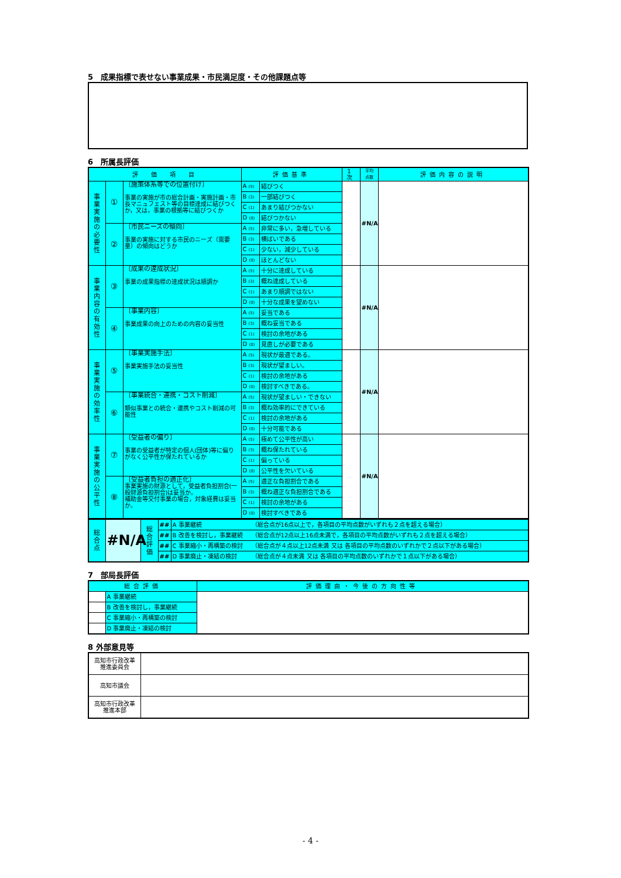5　成果指標で表せない事業成果・市民満足度・その他課題点等
6　所属長評価
| 評 価 項 目 | | | 評価基準 | | 1次 | 平均 点数 | 評価内容の説明 |
| --- | --- | --- | --- | --- | --- | --- | --- |
| 事 業 実 施 の 必 要 性 | ① | 〔施策体系等での位置付け〕 事業の実施が市の総合計画・実施計画・市長マニュフェスト等の目標達成に結びつくか，又は，事業の根拠等に結びつくか | A (5) | 結びつく | | #N/A | |
| | | | B (3) | 一部結びつく | | | |
| | | | C (1) | あまり結びつかない | | | |
| | | | D (0) | 結びつかない | | | |
| | ② | 〔市民ニーズの傾向〕 事業の実施に対する市民のニーズ（需要量）の傾向はどうか | A (5) | 非常に多い，急増している | | | |
| | | | B (3) | 横ばいである | | | |
| | | | C (1) | 少ない，減少している | | | |
| | | | D (0) | ほとんどない | | | |
| 事 業 内 容 の 有 効 性 | ③ | 〔成果の達成状況〕 事業の成果指標の達成状況は順調か | A (5) | 十分に達成している | | #N/A | |
| | | | B (3) | 概ね達成している | | | |
| | | | C (1) | あまり順調ではない | | | |
| | | | D (0) | 十分な成果を望めない | | | |
| | ④ | 〔事業内容〕 事業成果の向上のための内容の妥当性 | A (5) | 妥当である | | | |
| | | | B (3) | 概ね妥当である | | | |
| | | | C (1) | 検討の余地がある | | | |
| | | | D (0) | 見直しが必要である | | | |
| 事 業 実 施 の 効 率 性 | ⑤ | 〔事業実施手法〕 事業実施手法の妥当性 | A (5) | 現状が最適である。 | | #N/A | |
| | | | B (3) | 現状が望ましい。 | | | |
| | | | C (1) | 検討の余地がある | | | |
| | | | D (0) | 検討すべきである。 | | | |
| | ⑥ | 〔事業統合・連携・コスト削減〕 類似事業との統合・連携やコスト削減の可能性 | A (5) | 現状が望ましい・できない | | | |
| | | | B (3) | 概ね効率的にできている | | | |
| | | | C (1) | 検討の余地がある | | | |
| | | | D (0) | 十分可能である | | | |
| 事 業 実 施 の 公 平 性 | ⑦ | 〔受益者の偏り〕 事業の受益者が特定の個人(団体)等に偏りがなく公平性が保たれているか | A (5) | 極めて公平性が高い | | #N/A | |
| | | | B (3) | 概ね保たれている | | | |
| | | | C (1) | 偏っている | | | |
| | | | D (0) | 公平性を欠いている | | | |
| | ⑧ | 〔受益者負担の適正化〕 事業実施の財源として，受益者負担割合(一般財源負担割合)は妥当か。 補助金等交付事業の場合，対象経費は妥当か。 | A (5) | 適正な負担割合である | | | |
| | | | B (3) | 概ね適正な負担割合である | | | |
| | | | C (1) | 検討の余地がある | | | |
| | | | D (0) | 検討すべきである | | | |
| 総 合 点 | #N/A | 総 合 評 価 | ## | A 事業継続 （総合点が16点以上で，各項目の平均点数がいずれも２点を超える場合） |
| | | | ## | B 改善を検討し，事業継続 （総合点が12点以上16点未満で，各項目の平均点数がいずれも２点を超える場合） |
| | | | ## | C 事業縮小・再構築の検討 （総合点が４点以上12点未満 又は 各項目の平均点数のいずれかで２点以下がある場合） |
| | | | ## | D 事業廃止・凍結の検討 （総合点が４点未満 又は 各項目の平均点数のいずれかで１点以下がある場合） |
7　部局長評価
| 総合評価 | | 評価理由・今後の方向性等 |
| --- | --- | --- |
| | A 事業継続 | |
| | B 改善を検討し，事業継続 | |
| | C 事業縮小・再構築の検討 | |
| | D 事業廃止・凍結の検討 | |
8 外部意見等
| 高知市行政改革 推進委員会 | |
| 高知市議会 | |
| 高知市行政改革 推進本部 | |
- 4 -